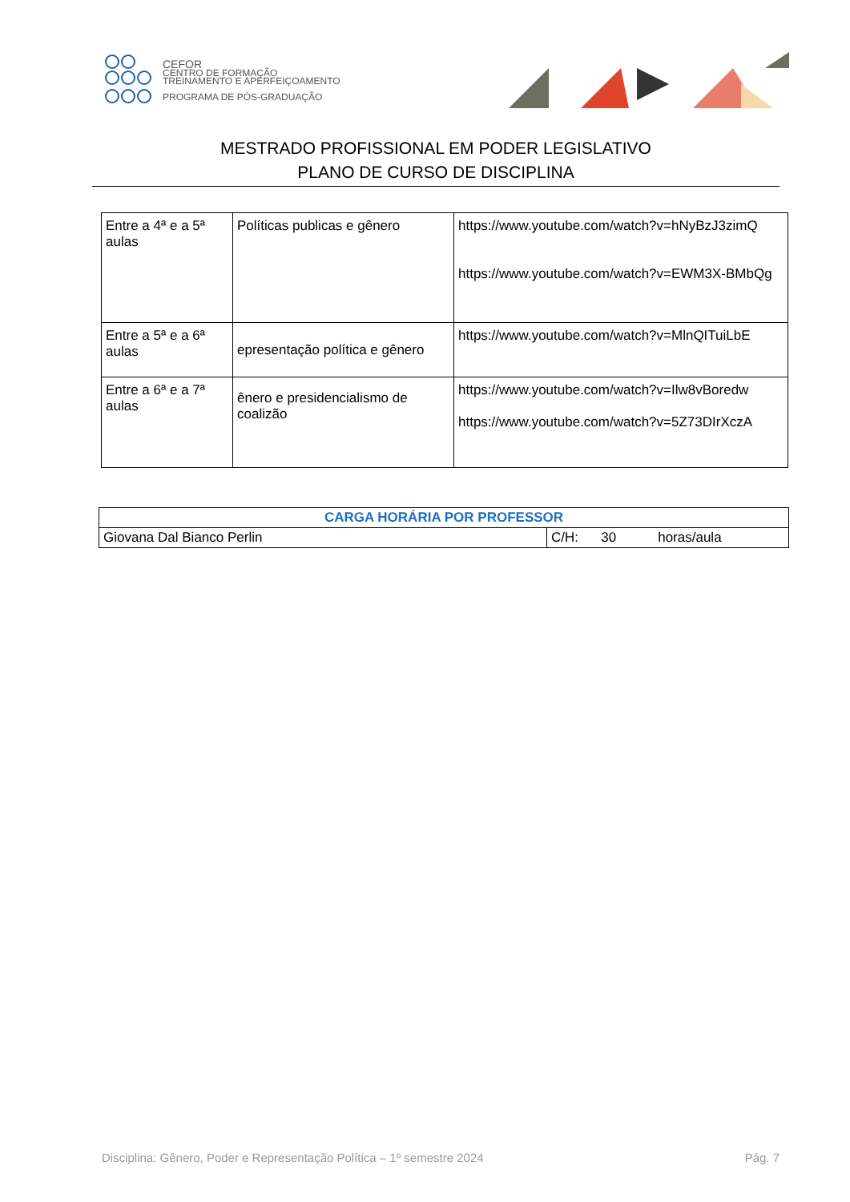CEFOR
CENTRO DE FORMAÇÃO
TREINAMENTO E APERFEIÇOAMENTO
PROGRAMA DE PÓS-GRADUAÇÃO
MESTRADO PROFISSIONAL EM PODER LEGISLATIVO
PLANO DE CURSO DE DISCIPLINA
| Entre a 4ª e a 5ª aulas | Políticas publicas e gênero | https://www.youtube.com/watch?v=hNyBzJ3zimQ https://www.youtube.com/watch?v=EWM3X-BMbQg |
| Entre a 5ª e a 6ª aulas | epresentação política e gênero | https://www.youtube.com/watch?v=MlnQITuiLbE |
| Entre a 6ª e a 7ª aulas | ênero e presidencialismo de coalizão | https://www.youtube.com/watch?v=Ilw8vBoredw https://www.youtube.com/watch?v=5Z73DIrXczA |
| CARGA HORÁRIA POR PROFESSOR | |
| Giovana Dal Bianco Perlin | C/H: 30 horas/aula |
Disciplina: Gênero, Poder e Representação Política – 1º semestre 2024 Pág. 7